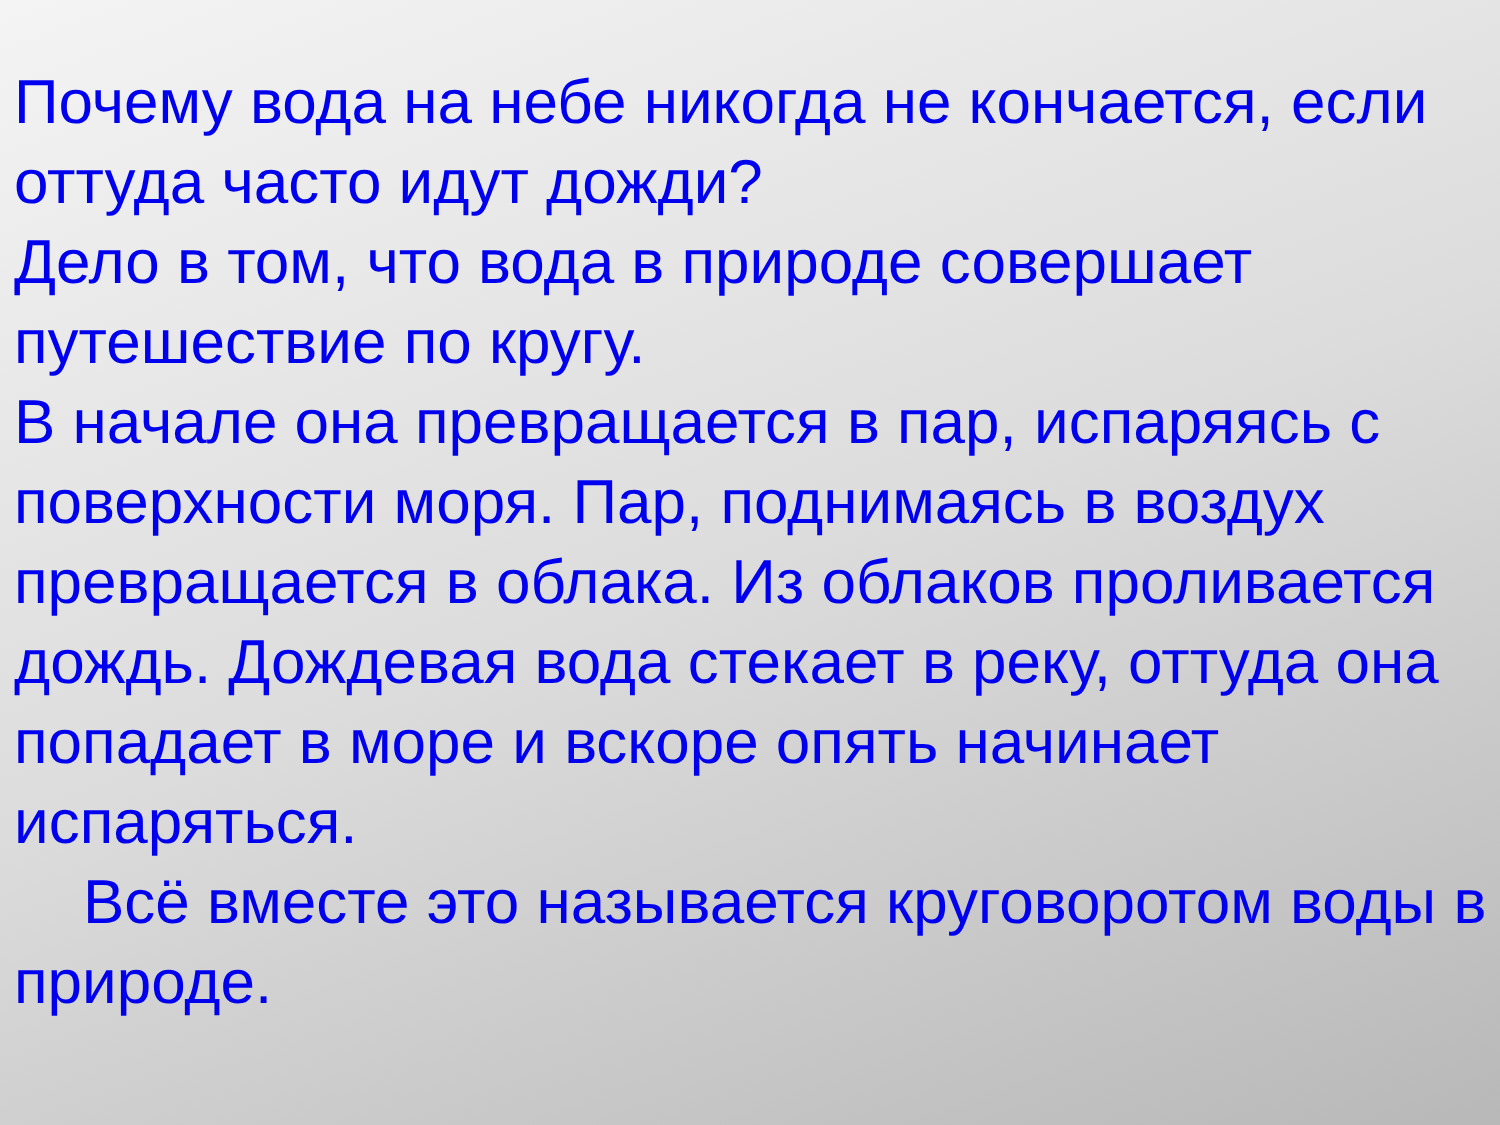Почему вода на небе никогда не кончается, если оттуда часто идут дожди?
Дело в том, что вода в природе совершает путешествие по кругу.
В начале она превращается в пар, испаряясь с поверхности моря. Пар, поднимаясь в воздух превращается в облака. Из облаков проливается дождь. Дождевая вода стекает в реку, оттуда она попадает в море и вскоре опять начинает испаряться.
Всё вместе это называется круговоротом воды в природе.